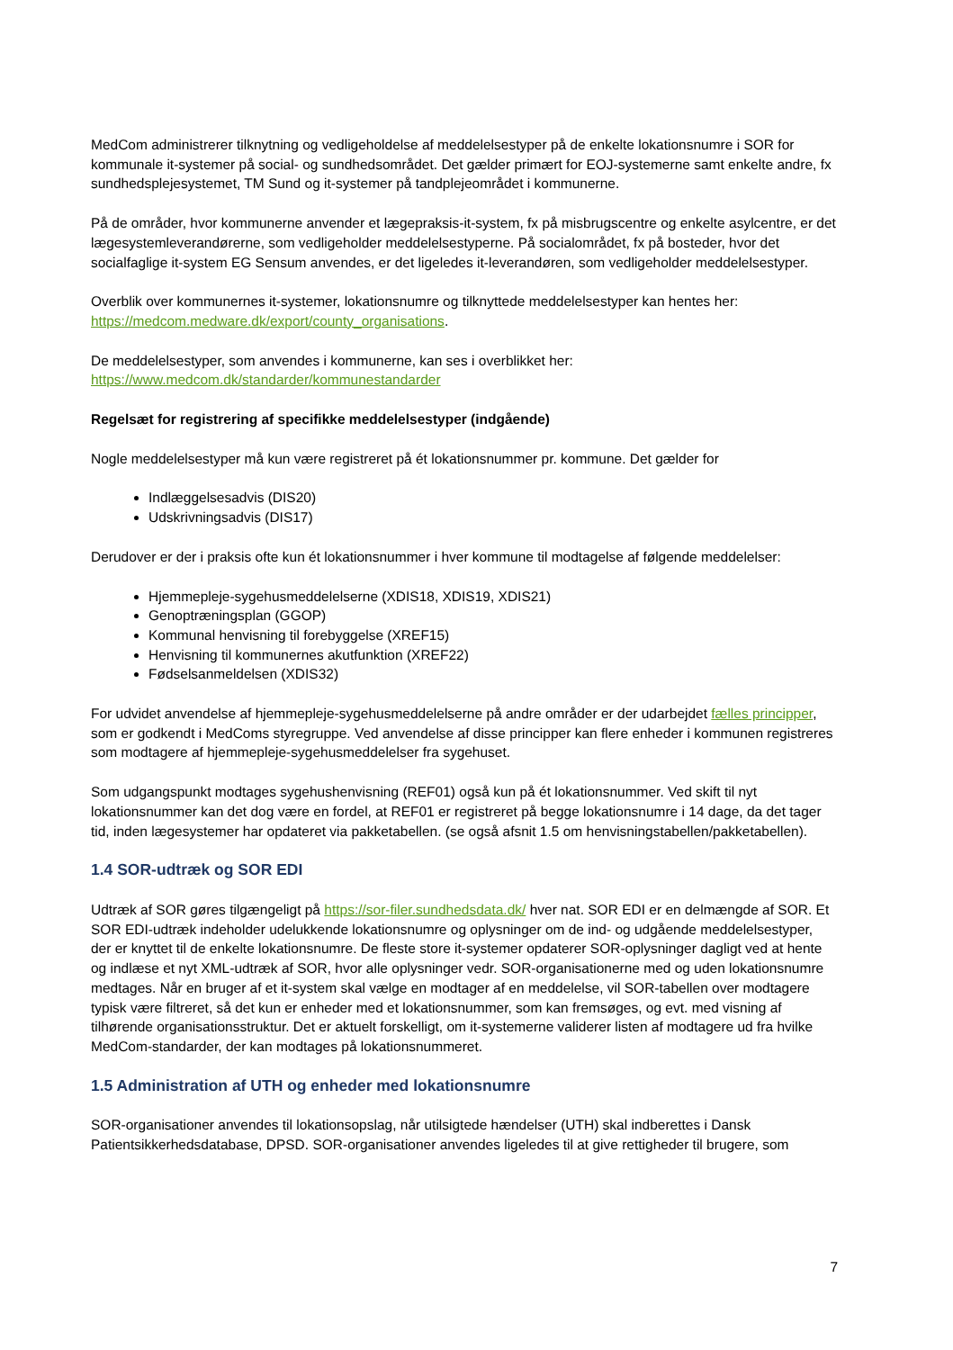MedCom administrerer tilknytning og vedligeholdelse af meddelelsestyper på de enkelte lokationsnumre i SOR for kommunale it-systemer på social- og sundhedsområdet. Det gælder primært for EOJ-systemerne samt enkelte andre, fx sundhedsplejesystemet, TM Sund og it-systemer på tandplejeområdet i kommunerne.
På de områder, hvor kommunerne anvender et lægepraksis-it-system, fx på misbrugscentre og enkelte asylcentre, er det lægesystemleverandørerne, som vedligeholder meddelelsestyperne. På socialområdet, fx på bosteder, hvor det socialfaglige it-system EG Sensum anvendes, er det ligeledes it-leverandøren, som vedligeholder meddelelsestyper.
Overblik over kommunernes it-systemer, lokationsnumre og tilknyttede meddelelsestyper kan hentes her: https://medcom.medware.dk/export/county_organisations.
De meddelelsestyper, som anvendes i kommunerne, kan ses i overblikket her:
https://www.medcom.dk/standarder/kommunestandarder
Regelsæt for registrering af specifikke meddelelsestyper (indgående)
Nogle meddelelsestyper må kun være registreret på ét lokationsnummer pr. kommune. Det gælder for
Indlæggelsesadvis (DIS20)
Udskrivningsadvis (DIS17)
Derudover er der i praksis ofte kun ét lokationsnummer i hver kommune til modtagelse af følgende meddelelser:
Hjemmepleje-sygehusmeddelelserne (XDIS18, XDIS19, XDIS21)
Genoptræningsplan (GGOP)
Kommunal henvisning til forebyggelse (XREF15)
Henvisning til kommunernes akutfunktion (XREF22)
Fødselsanmeldelsen (XDIS32)
For udvidet anvendelse af hjemmepleje-sygehusmeddelelserne på andre områder er der udarbejdet fælles principper, som er godkendt i MedComs styregruppe. Ved anvendelse af disse principper kan flere enheder i kommunen registreres som modtagere af hjemmepleje-sygehusmeddelelser fra sygehuset.
Som udgangspunkt modtages sygehushenvisning (REF01) også kun på ét lokationsnummer. Ved skift til nyt lokationsnummer kan det dog være en fordel, at REF01 er registreret på begge lokationsnumre i 14 dage, da det tager tid, inden lægesystemer har opdateret via pakketabellen. (se også afsnit 1.5 om henvisningstabellen/pakketabellen).
1.4 SOR-udtræk og SOR EDI
Udtræk af SOR gøres tilgængeligt på https://sor-filer.sundhedsdata.dk/ hver nat. SOR EDI er en delmængde af SOR. Et SOR EDI-udtræk indeholder udelukkende lokationsnumre og oplysninger om de ind- og udgående meddelelsestyper, der er knyttet til de enkelte lokationsnumre. De fleste store it-systemer opdaterer SOR-oplysninger dagligt ved at hente og indlæse et nyt XML-udtræk af SOR, hvor alle oplysninger vedr. SOR-organisationerne med og uden lokationsnumre medtages. Når en bruger af et it-system skal vælge en modtager af en meddelelse, vil SOR-tabellen over modtagere typisk være filtreret, så det kun er enheder med et lokationsnummer, som kan fremsøges, og evt. med visning af tilhørende organisationsstruktur. Det er aktuelt forskelligt, om it-systemerne validerer listen af modtagere ud fra hvilke MedCom-standarder, der kan modtages på lokationsnummeret.
1.5 Administration af UTH og enheder med lokationsnumre
SOR-organisationer anvendes til lokationsopslag, når utilsigtede hændelser (UTH) skal indberettes i Dansk Patientsikkerhedsdatabase, DPSD. SOR-organisationer anvendes ligeledes til at give rettigheder til brugere, som
7